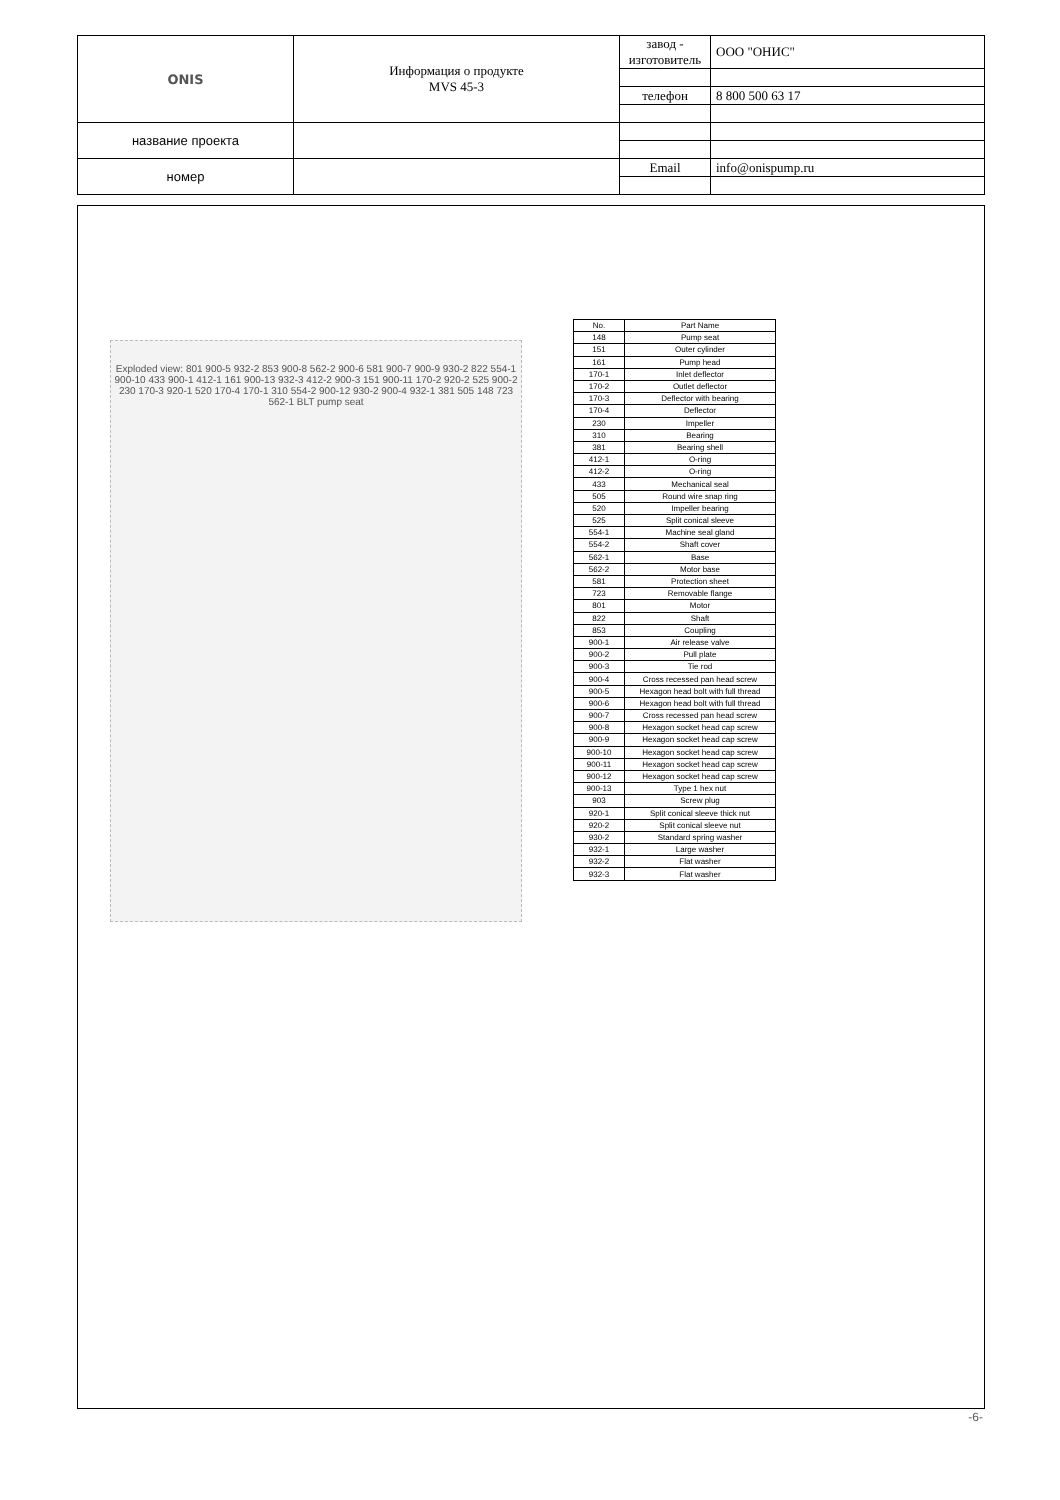| ONIS | Информация о продукте MVS 45-3 | завод - изготовитель | ООО "ОНИС" |
| | | телефон | 8 800 500 63 17 |
| название проекта | | | |
| номер | | Email | info@onispump.ru |
Exploded view: 801 900-5 932-2 853 900-8 562-2 900-6 581 900-7 900-9 930-2 822 554-1 900-10 433 900-1 412-1 161 900-13 932-3 412-2 900-3 151 900-11 170-2 920-2 525 900-2 230 170-3 920-1 520 170-4 170-1 310 554-2 900-12 930-2 900-4 932-1 381 505 148 723 562-1 BLT pump seat
| No. | Part Name |
| --- | --- |
| 148 | Pump seat |
| 151 | Outer cylinder |
| 161 | Pump head |
| 170-1 | Inlet deflector |
| 170-2 | Outlet deflector |
| 170-3 | Deflector with bearing |
| 170-4 | Deflector |
| 230 | Impeller |
| 310 | Bearing |
| 381 | Bearing shell |
| 412-1 | O-ring |
| 412-2 | O-ring |
| 433 | Mechanical seal |
| 505 | Round wire snap ring |
| 520 | Impeller bearing |
| 525 | Split conical sleeve |
| 554-1 | Machine seal gland |
| 554-2 | Shaft cover |
| 562-1 | Base |
| 562-2 | Motor base |
| 581 | Protection sheet |
| 723 | Removable flange |
| 801 | Motor |
| 822 | Shaft |
| 853 | Coupling |
| 900-1 | Air release valve |
| 900-2 | Pull plate |
| 900-3 | Tie rod |
| 900-4 | Cross recessed pan head screw |
| 900-5 | Hexagon head bolt with full thread |
| 900-6 | Hexagon head bolt with full thread |
| 900-7 | Cross recessed pan head screw |
| 900-8 | Hexagon socket head cap screw |
| 900-9 | Hexagon socket head cap screw |
| 900-10 | Hexagon socket head cap screw |
| 900-11 | Hexagon socket head cap screw |
| 900-12 | Hexagon socket head cap screw |
| 900-13 | Type 1 hex nut |
| 903 | Screw plug |
| 920-1 | Split conical sleeve thick nut |
| 920-2 | Split conical sleeve nut |
| 930-2 | Standard spring washer |
| 932-1 | Large washer |
| 932-2 | Flat washer |
| 932-3 | Flat washer |
-6-